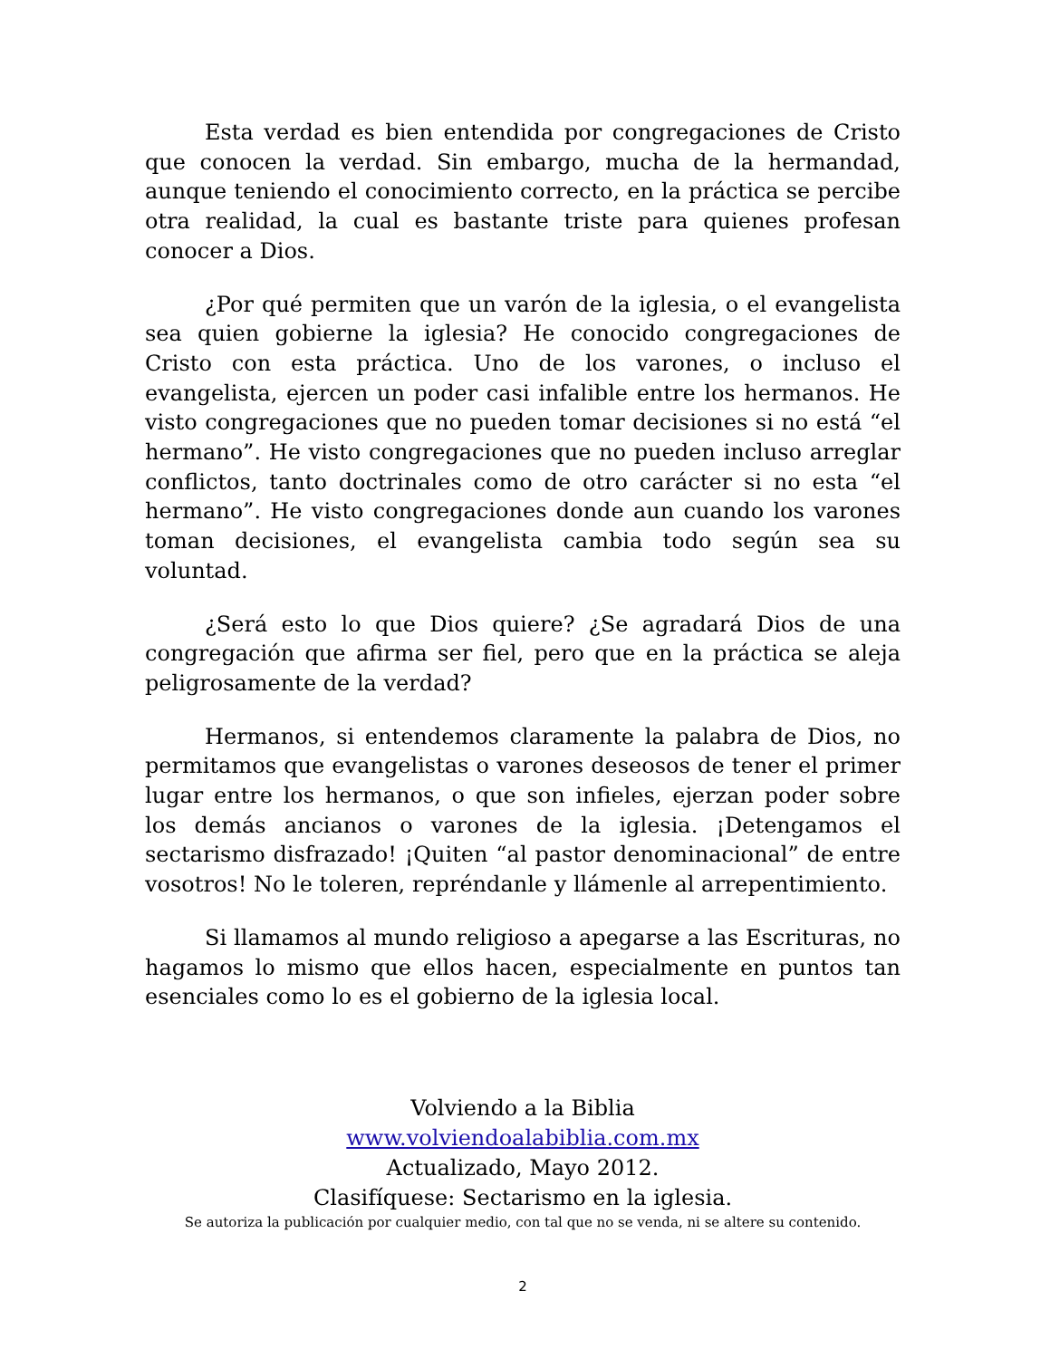Esta verdad es bien entendida por congregaciones de Cristo que conocen la verdad. Sin embargo, mucha de la hermandad, aunque teniendo el conocimiento correcto, en la práctica se percibe otra realidad, la cual es bastante triste para quienes profesan conocer a Dios.
¿Por qué permiten que un varón de la iglesia, o el evangelista sea quien gobierne la iglesia? He conocido congregaciones de Cristo con esta práctica. Uno de los varones, o incluso el evangelista, ejercen un poder casi infalible entre los hermanos. He visto congregaciones que no pueden tomar decisiones si no está “el hermano”. He visto congregaciones que no pueden incluso arreglar conflictos, tanto doctrinales como de otro carácter si no esta “el hermano”. He visto congregaciones donde aun cuando los varones toman decisiones, el evangelista cambia todo según sea su voluntad.
¿Será esto lo que Dios quiere? ¿Se agradará Dios de una congregación que afirma ser fiel, pero que en la práctica se aleja peligrosamente de la verdad?
Hermanos, si entendemos claramente la palabra de Dios, no permitamos que evangelistas o varones deseosos de tener el primer lugar entre los hermanos, o que son infieles, ejerzan poder sobre los demás ancianos o varones de la iglesia. ¡Detengamos el sectarismo disfrazado! ¡Quiten “al pastor denominacional” de entre vosotros! No le toleren, repréndanle y llámenle al arrepentimiento.
Si llamamos al mundo religioso a apegarse a las Escrituras, no hagamos lo mismo que ellos hacen, especialmente en puntos tan esenciales como lo es el gobierno de la iglesia local.
Volviendo a la Biblia
www.volviendoalabiblia.com.mx
Actualizado, Mayo 2012.
Clasifíquese: Sectarismo en la iglesia.
Se autoriza la publicación por cualquier medio, con tal que no se venda, ni se altere su contenido.
2